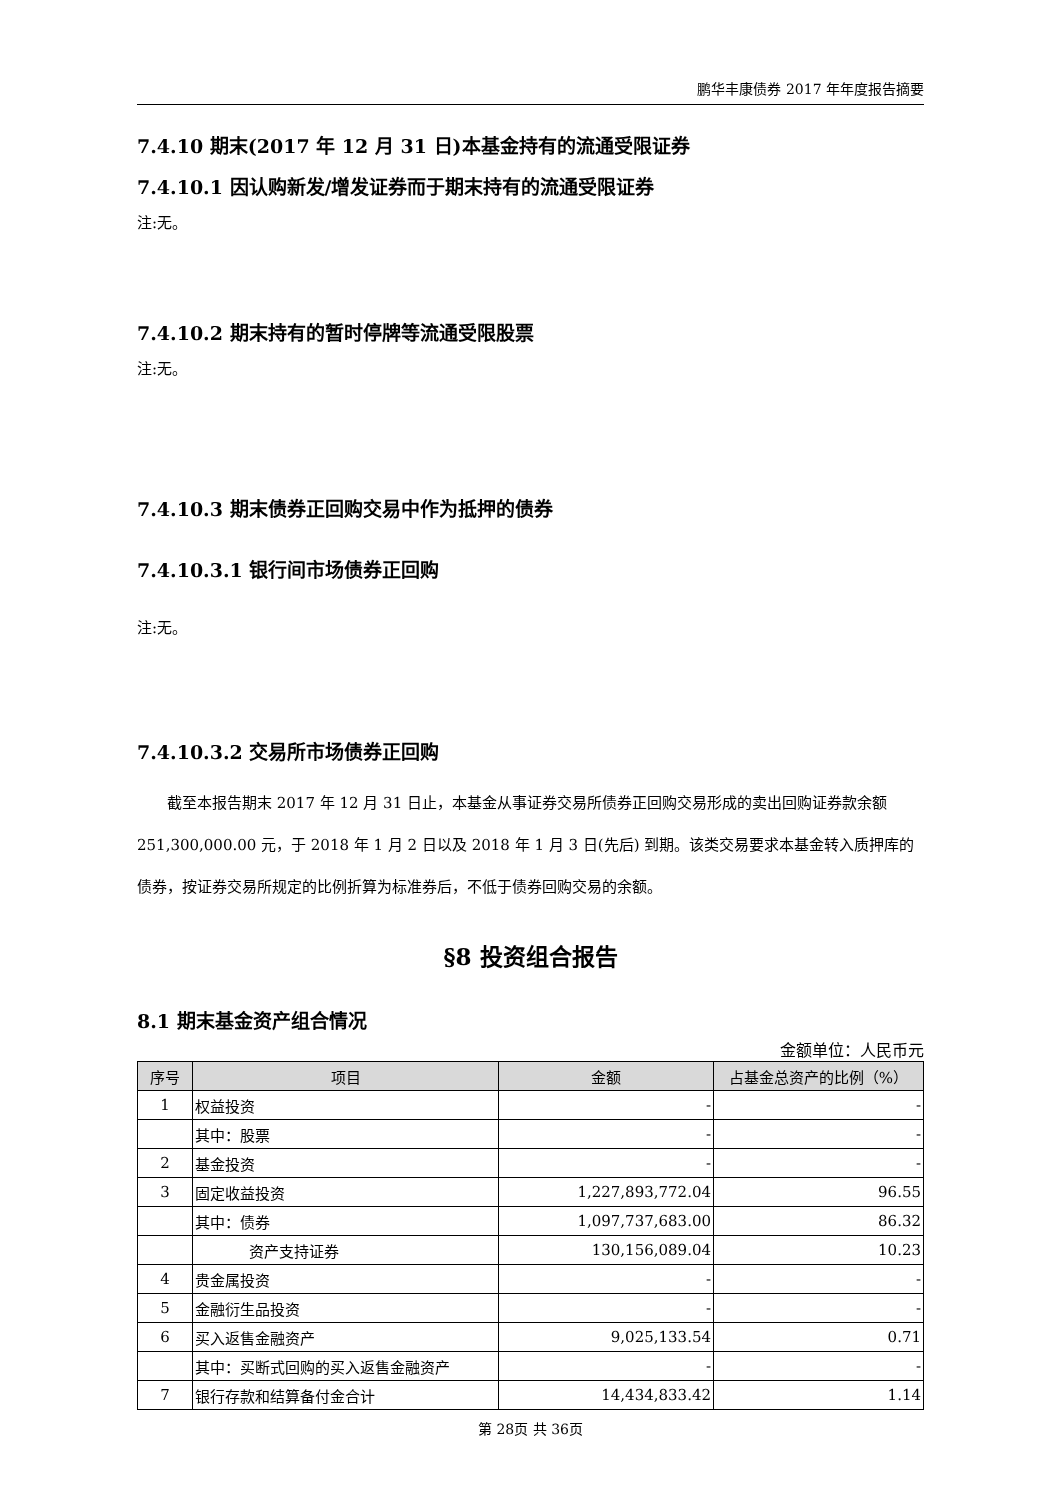鹏华丰康债券 2017 年年度报告摘要
7.4.10 期末(2017 年 12 月 31 日)本基金持有的流通受限证券
7.4.10.1 因认购新发/增发证券而于期末持有的流通受限证券
注:无。
7.4.10.2 期末持有的暂时停牌等流通受限股票
注:无。
7.4.10.3 期末债券正回购交易中作为抵押的债券
7.4.10.3.1 银行间市场债券正回购
注:无。
7.4.10.3.2 交易所市场债券正回购
截至本报告期末 2017 年 12 月 31 日止，本基金从事证券交易所债券正回购交易形成的卖出回购证券款余额 251,300,000.00 元，于 2018 年 1 月 2 日以及 2018 年 1 月 3 日(先后) 到期。该类交易要求本基金转入质押库的债券，按证券交易所规定的比例折算为标准券后，不低于债券回购交易的余额。
§8 投资组合报告
8.1 期末基金资产组合情况
金额单位：人民币元
| 序号 | 项目 | 金额 | 占基金总资产的比例（%） |
| --- | --- | --- | --- |
| 1 | 权益投资 | - | - |
| | 其中：股票 | - | - |
| 2 | 基金投资 | - | - |
| 3 | 固定收益投资 | 1,227,893,772.04 | 96.55 |
| | 其中：债券 | 1,097,737,683.00 | 86.32 |
| | 资产支持证券 | 130,156,089.04 | 10.23 |
| 4 | 贵金属投资 | - | - |
| 5 | 金融衍生品投资 | - | - |
| 6 | 买入返售金融资产 | 9,025,133.54 | 0.71 |
| | 其中：买断式回购的买入返售金融资产 | - | - |
| 7 | 银行存款和结算备付金合计 | 14,434,833.42 | 1.14 |
第 28页 共 36页